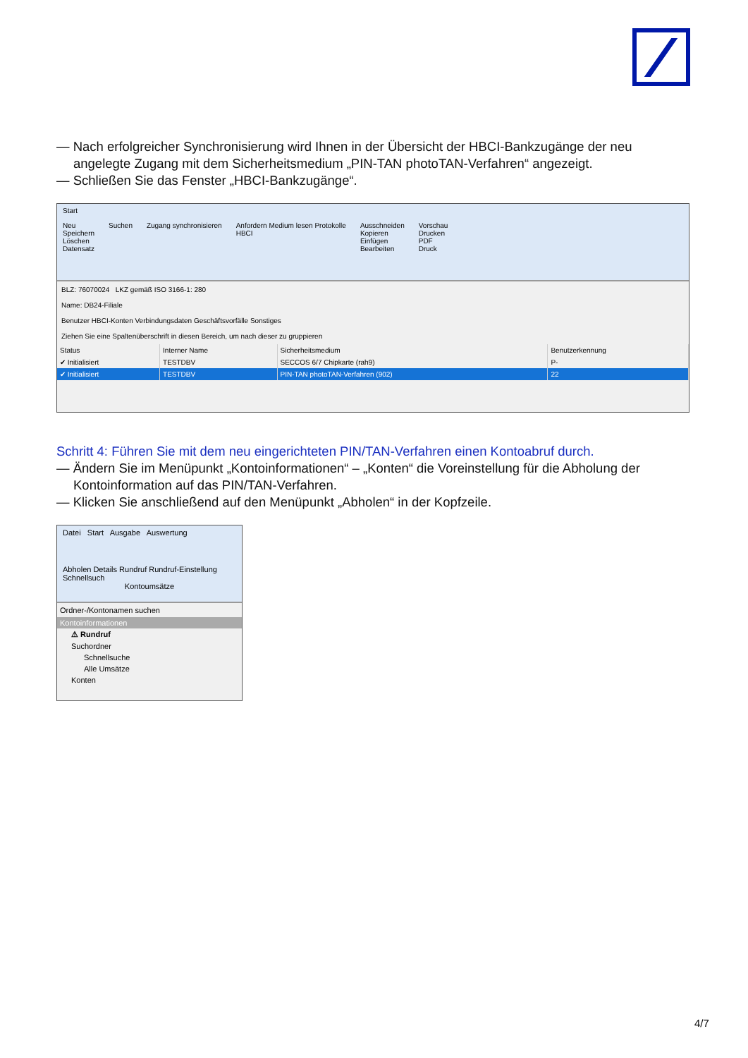— Nach erfolgreicher Synchronisierung wird Ihnen in der Übersicht der HBCI-Bankzugänge der neu angelegte Zugang mit dem Sicherheitsmedium „PIN-TAN photoTAN-Verfahren“ angezeigt.
— Schließen Sie das Fenster „HBCI-Bankzugänge“.
Start
Neu
Speichern
Löschen
Datensatz
Suchen Zugang synchronisieren Anfordern Medium lesen Protokolle
HBCI
Ausschneiden
Kopieren
Einfügen
Bearbeiten
Vorschau
Drucken
PDF
Druck
BLZ: 76070024 LKZ gemäß ISO 3166-1: 280
Name: DB24-Filiale
Benutzer HBCI-Konten Verbindungsdaten Geschäftsvorfälle Sonstiges
Ziehen Sie eine Spaltenüberschrift in diesen Bereich, um nach dieser zu gruppieren
| Status | Interner Name | Sicherheitsmedium | Benutzerkennung |
| ✔ Initialisiert | TESTDBV | SECCOS 6/7 Chipkarte (rah9) | P- |
| ✔ Initialisiert | TESTDBV | PIN-TAN photoTAN-Verfahren (902) | 22 |
Schritt 4: Führen Sie mit dem neu eingerichteten PIN/TAN-Verfahren einen Kontoabruf durch.
— Ändern Sie im Menüpunkt „Kontoinformationen“ – „Konten“ die Voreinstellung für die Abholung der Kontoinformation auf das PIN/TAN-Verfahren.
— Klicken Sie anschließend auf den Menüpunkt „Abholen“ in der Kopfzeile.
Datei Start Ausgabe Auswertung
Abholen Details Rundruf Rundruf-Einstellung Schnellsuch
Kontoumsätze
Ordner-/Kontonamen suchen
Kontoinformationen
⚠ Rundruf
Suchordner
Schnellsuche
Alle Umsätze
Konten
4/7